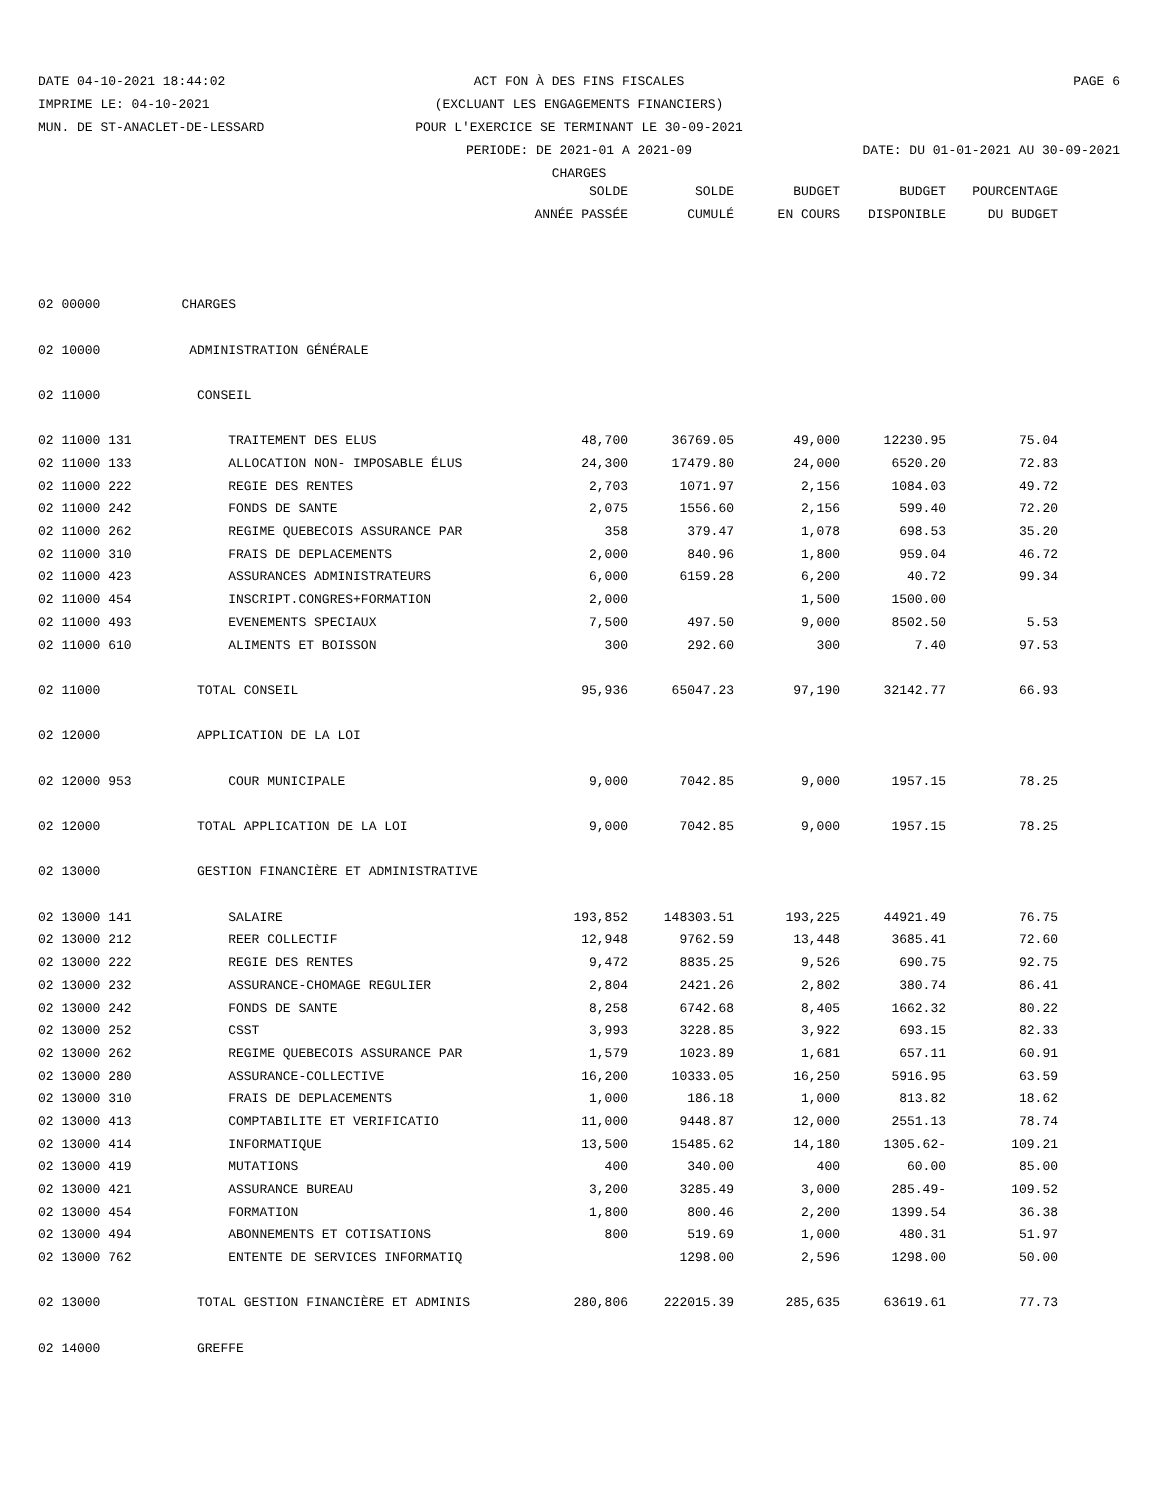DATE 04-10-2021 18:44:02 ACT FON À DES FINS FISCALES PAGE 6
IMPRIME LE: 04-10-2021 (EXCLUANT LES ENGAGEMENTS FINANCIERS)
MUN. DE ST-ANACLET-DE-LESSARD POUR L'EXERCICE SE TERMINANT LE 30-09-2021
PERIODE: DE 2021-01 A 2021-09 DATE: DU 01-01-2021 AU 30-09-2021
CHARGES
| | | SOLDE | SOLDE | BUDGET | BUDGET | POURCENTAGE |
| --- | --- | --- | --- | --- | --- | --- |
| | | ANNÉE PASSÉE | CUMULÉ | EN COURS | DISPONIBLE | DU BUDGET |
| 02 00000 | CHARGES | | | | | |
| 02 10000 | ADMINISTRATION GÉNÉRALE | | | | | |
| 02 11000 | CONSEIL | | | | | |
| 02 11000 131 | TRAITEMENT DES ELUS | 48,700 | 36769.05 | 49,000 | 12230.95 | 75.04 |
| 02 11000 133 | ALLOCATION NON- IMPOSABLE ÉLUS | 24,300 | 17479.80 | 24,000 | 6520.20 | 72.83 |
| 02 11000 222 | REGIE DES RENTES | 2,703 | 1071.97 | 2,156 | 1084.03 | 49.72 |
| 02 11000 242 | FONDS DE SANTE | 2,075 | 1556.60 | 2,156 | 599.40 | 72.20 |
| 02 11000 262 | REGIME QUEBECOIS ASSURANCE PAR | 358 | 379.47 | 1,078 | 698.53 | 35.20 |
| 02 11000 310 | FRAIS DE DEPLACEMENTS | 2,000 | 840.96 | 1,800 | 959.04 | 46.72 |
| 02 11000 423 | ASSURANCES ADMINISTRATEURS | 6,000 | 6159.28 | 6,200 | 40.72 | 99.34 |
| 02 11000 454 | INSCRIPT.CONGRES+FORMATION | 2,000 | | 1,500 | 1500.00 | |
| 02 11000 493 | EVENEMENTS SPECIAUX | 7,500 | 497.50 | 9,000 | 8502.50 | 5.53 |
| 02 11000 610 | ALIMENTS ET BOISSON | 300 | 292.60 | 300 | 7.40 | 97.53 |
| 02 11000 | TOTAL CONSEIL | 95,936 | 65047.23 | 97,190 | 32142.77 | 66.93 |
| 02 12000 | APPLICATION DE LA LOI | | | | | |
| 02 12000 953 | COUR MUNICIPALE | 9,000 | 7042.85 | 9,000 | 1957.15 | 78.25 |
| 02 12000 | TOTAL APPLICATION DE LA LOI | 9,000 | 7042.85 | 9,000 | 1957.15 | 78.25 |
| 02 13000 | GESTION FINANCIÈRE ET ADMINISTRATIVE | | | | | |
| 02 13000 141 | SALAIRE | 193,852 | 148303.51 | 193,225 | 44921.49 | 76.75 |
| 02 13000 212 | REER COLLECTIF | 12,948 | 9762.59 | 13,448 | 3685.41 | 72.60 |
| 02 13000 222 | REGIE DES RENTES | 9,472 | 8835.25 | 9,526 | 690.75 | 92.75 |
| 02 13000 232 | ASSURANCE-CHOMAGE REGULIER | 2,804 | 2421.26 | 2,802 | 380.74 | 86.41 |
| 02 13000 242 | FONDS DE SANTE | 8,258 | 6742.68 | 8,405 | 1662.32 | 80.22 |
| 02 13000 252 | CSST | 3,993 | 3228.85 | 3,922 | 693.15 | 82.33 |
| 02 13000 262 | REGIME QUEBECOIS ASSURANCE PAR | 1,579 | 1023.89 | 1,681 | 657.11 | 60.91 |
| 02 13000 280 | ASSURANCE-COLLECTIVE | 16,200 | 10333.05 | 16,250 | 5916.95 | 63.59 |
| 02 13000 310 | FRAIS DE DEPLACEMENTS | 1,000 | 186.18 | 1,000 | 813.82 | 18.62 |
| 02 13000 413 | COMPTABILITE ET VERIFICATIO | 11,000 | 9448.87 | 12,000 | 2551.13 | 78.74 |
| 02 13000 414 | INFORMATIQUE | 13,500 | 15485.62 | 14,180 | 1305.62- | 109.21 |
| 02 13000 419 | MUTATIONS | 400 | 340.00 | 400 | 60.00 | 85.00 |
| 02 13000 421 | ASSURANCE BUREAU | 3,200 | 3285.49 | 3,000 | 285.49- | 109.52 |
| 02 13000 454 | FORMATION | 1,800 | 800.46 | 2,200 | 1399.54 | 36.38 |
| 02 13000 494 | ABONNEMENTS ET COTISATIONS | 800 | 519.69 | 1,000 | 480.31 | 51.97 |
| 02 13000 762 | ENTENTE DE SERVICES INFORMATIQ | | 1298.00 | 2,596 | 1298.00 | 50.00 |
| 02 13000 | TOTAL GESTION FINANCIÈRE ET ADMINIS | 280,806 | 222015.39 | 285,635 | 63619.61 | 77.73 |
| 02 14000 | GREFFE | | | | | |